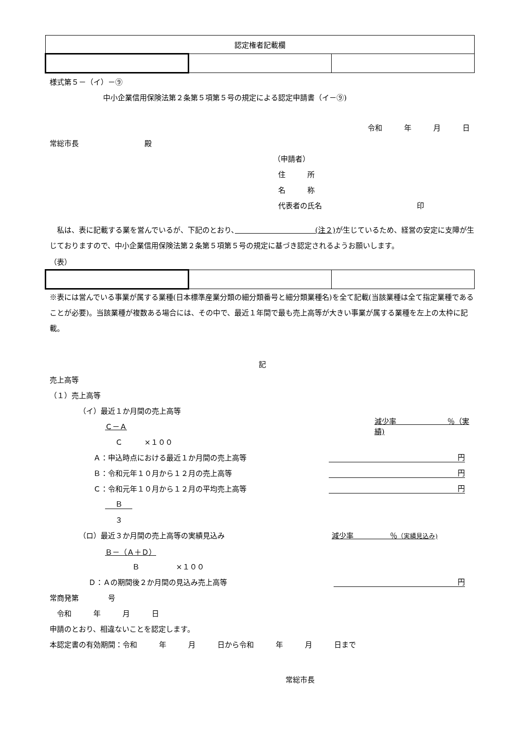| 認定権者記載欄 | | |
様式第５－（イ）－⑨
中小企業信用保険法第２条第５項第５号の規定による認定申請書（イ－⑨)
令和　　　年　　　月　　　日
常総市長　　　　　　　　　殿
（申請者）
住　　　所
名　　　称
代表者の氏名　　　　　　　　　　　　　印
　私は、表に記載する業を営んでいるが、下記のとおり、　　　　　　　　　　　(注２) が生じているため、経営の安定に支障が生じておりますので、中小企業信用保険法第２条第５項第５号の規定に基づき認定されるようお願いします。
（表）
※表には営んでいる事業が属する業種(日本標準産業分類の細分類番号と細分類業種名)を全て記載(当該業種は全て指定業種であることが必要)。当該業種が複数ある場合には、その中で、最近１年間で最も売上高等が大きい事業が属する業種を左上の太枠に記載。
記
売上高等
（１）売上高等
（イ）最近１か月間の売上高等
Ｃ－Ａ 減少率　　　　　　　％（実績)
Ｃ　　　×１００
Ａ：申込時点における最近１か月間の売上高等 円
Ｂ：令和元年１０月から１２月の売上高等 円
Ｃ：令和元年１０月から１２月の平均売上高等 円
Ｂ
３
（ロ）最近３か月間の売上高等の実績見込み 減少率　　　　　％（実績見込み)
Ｂ－（Ａ＋Ｄ）
Ｂ　　　　　×１００
Ｄ：Ａの期間後２か月間の見込み売上高等 円
常商発第　　　　号
　令和　　　年　　　月　　　日
申請のとおり、相違ないことを認定します。
本認定書の有効期間：令和　　　年　　　月　　　日から令和　　　年　　　月　　　日まで
常総市長